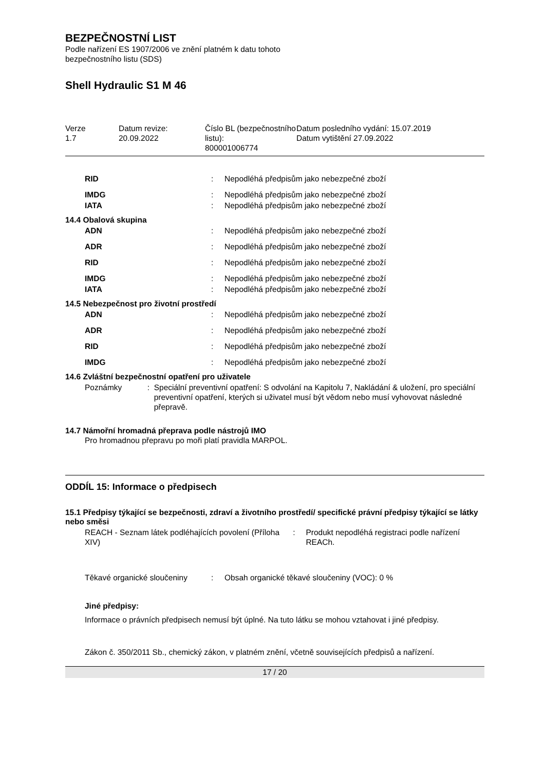BEZPEČNOSTNÍ LIST
Podle nařízení ES 1907/2006 ve znění platném k datu tohoto
bezpečnostního listu (SDS)
Shell Hydraulic S1 M 46
| Verze 1.7 | Datum revize: 20.09.2022 | Číslo BL (bezpečnostního listu): 800001006774 | Datum posledního vydání: 15.07.2019 Datum vytištění 27.09.2022 |
RID : Nepodléhá předpisům jako nebezpečné zboží
IMDG : Nepodléhá předpisům jako nebezpečné zboží
IATA : Nepodléhá předpisům jako nebezpečné zboží
14.4 Obalová skupina
ADN : Nepodléhá předpisům jako nebezpečné zboží
ADR : Nepodléhá předpisům jako nebezpečné zboží
RID : Nepodléhá předpisům jako nebezpečné zboží
IMDG : Nepodléhá předpisům jako nebezpečné zboží
IATA : Nepodléhá předpisům jako nebezpečné zboží
14.5 Nebezpečnost pro životní prostředí
ADN : Nepodléhá předpisům jako nebezpečné zboží
ADR : Nepodléhá předpisům jako nebezpečné zboží
RID : Nepodléhá předpisům jako nebezpečné zboží
IMDG : Nepodléhá předpisům jako nebezpečné zboží
14.6 Zvláštní bezpečnostní opatření pro uživatele
Poznámky : Speciální preventivní opatření: S odvolání na Kapitolu 7, Nakládání & uložení, pro speciální preventivní opatření, kterých si uživatel musí být vědom nebo musí vyhovovat následné přepravě.
14.7 Námořní hromadná přeprava podle nástrojů IMO
Pro hromadnou přepravu po moři platí pravidla MARPOL.
ODDÍL 15: Informace o předpisech
15.1 Předpisy týkající se bezpečnosti, zdraví a životního prostředí/ specifické právní předpisy týkající se látky nebo směsi
REACH - Seznam látek podléhajících povolení (Příloha XIV)
: Produkt nepodléhá registraci podle nařízení REACh.
Těkavé organické sloučeniny
: Obsah organické těkavé sloučeniny (VOC): 0 %
Jiné předpisy:
Informace o právních předpisech nemusí být úplné. Na tuto látku se mohou vztahovat i jiné předpisy.
Zákon č. 350/2011 Sb., chemický zákon, v platném znění, včetně souvisejících předpisů a nařízení.
17 / 20